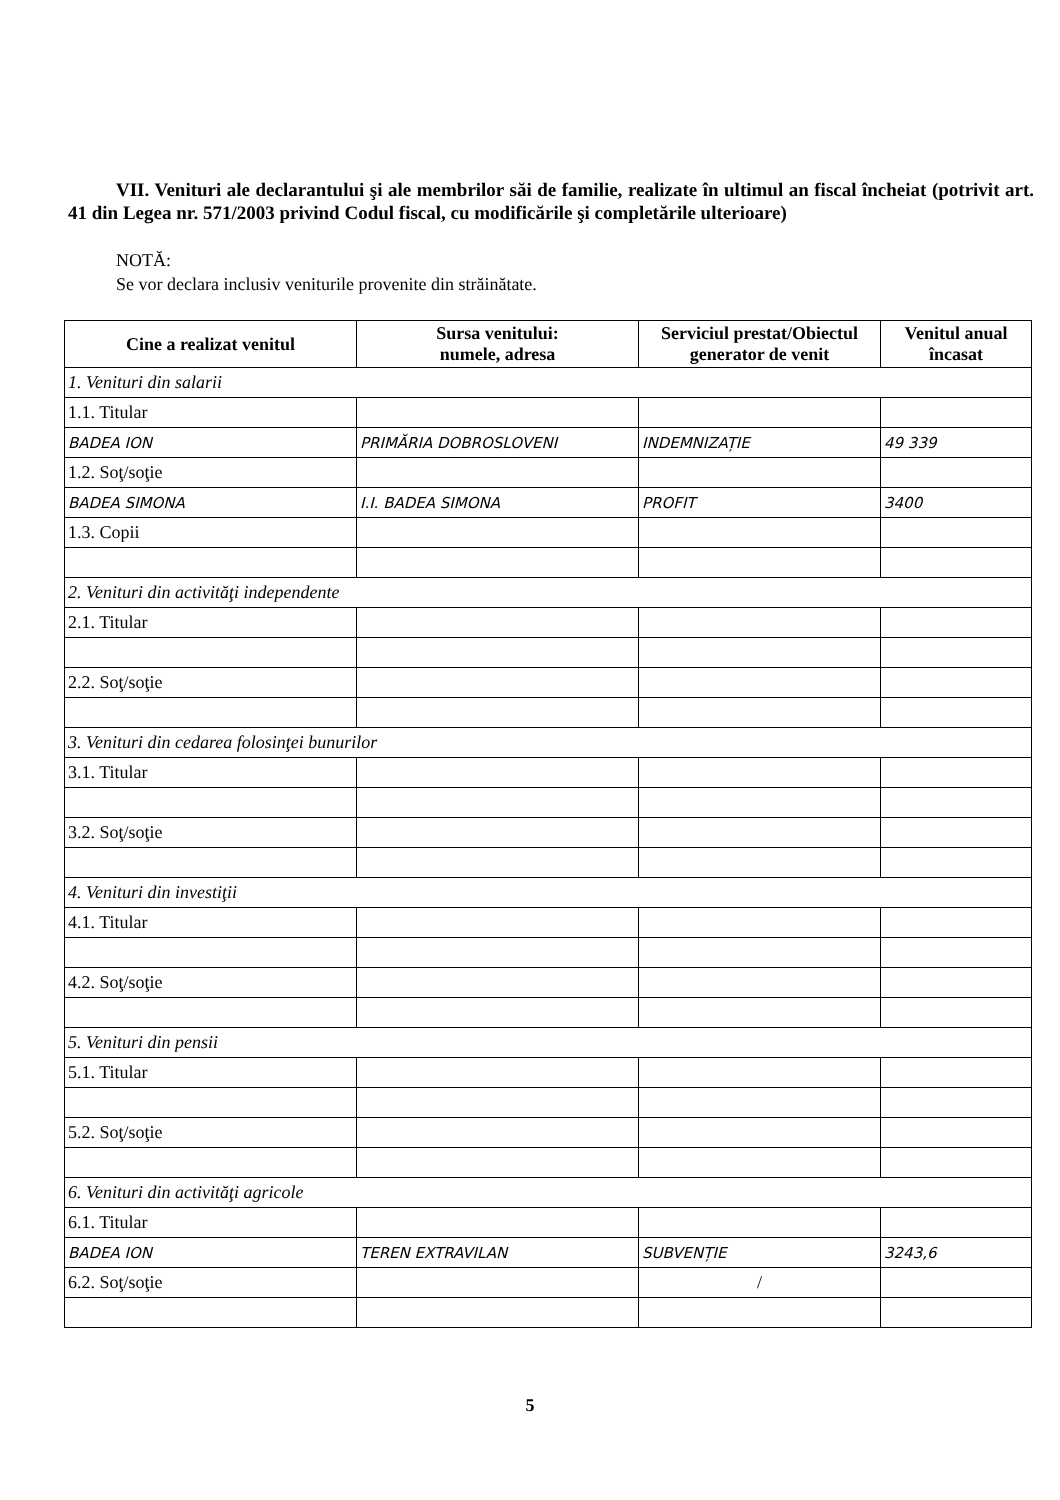VII. Venituri ale declarantului şi ale membrilor săi de familie, realizate în ultimul an fiscal încheiat (potrivit art. 41 din Legea nr. 571/2003 privind Codul fiscal, cu modificările şi completările ulterioare)
NOTĂ:
Se vor declara inclusiv veniturile provenite din străinătate.
| Cine a realizat venitul | Sursa venitului: numele, adresa | Serviciul prestat/Obiectul generator de venit | Venitul anual încasat |
| --- | --- | --- | --- |
| 1. Venituri din salarii | | | |
| 1.1. Titular | | | |
| BADEA ION | PRIMĂRIA DOBROSLOVENI | INDEMNIZAȚIE | 49 339 |
| 1.2. Soţ/soţie | | | |
| BADEA SIMONA | I.I. BADEA SIMONA | PROFIT | 3400 |
| 1.3. Copii | | | |
| 2. Venituri din activităţi independente | | | |
| 2.1. Titular | | | |
| 2.2. Soţ/soţie | | | |
| 3. Venituri din cedarea folosinţei bunurilor | | | |
| 3.1. Titular | | | |
| 3.2. Soţ/soţie | | | |
| 4. Venituri din investiţii | | | |
| 4.1. Titular | | | |
| 4.2. Soţ/soţie | | | |
| 5. Venituri din pensii | | | |
| 5.1. Titular | | | |
| 5.2. Soţ/soţie | | | |
| 6. Venituri din activităţi agricole | | | |
| 6.1. Titular | | | |
| BADEA ION | TEREN EXTRAVILAN | SUBVENȚIE | 3243,6 |
| 6.2. Soţ/soţie | | / | |
5